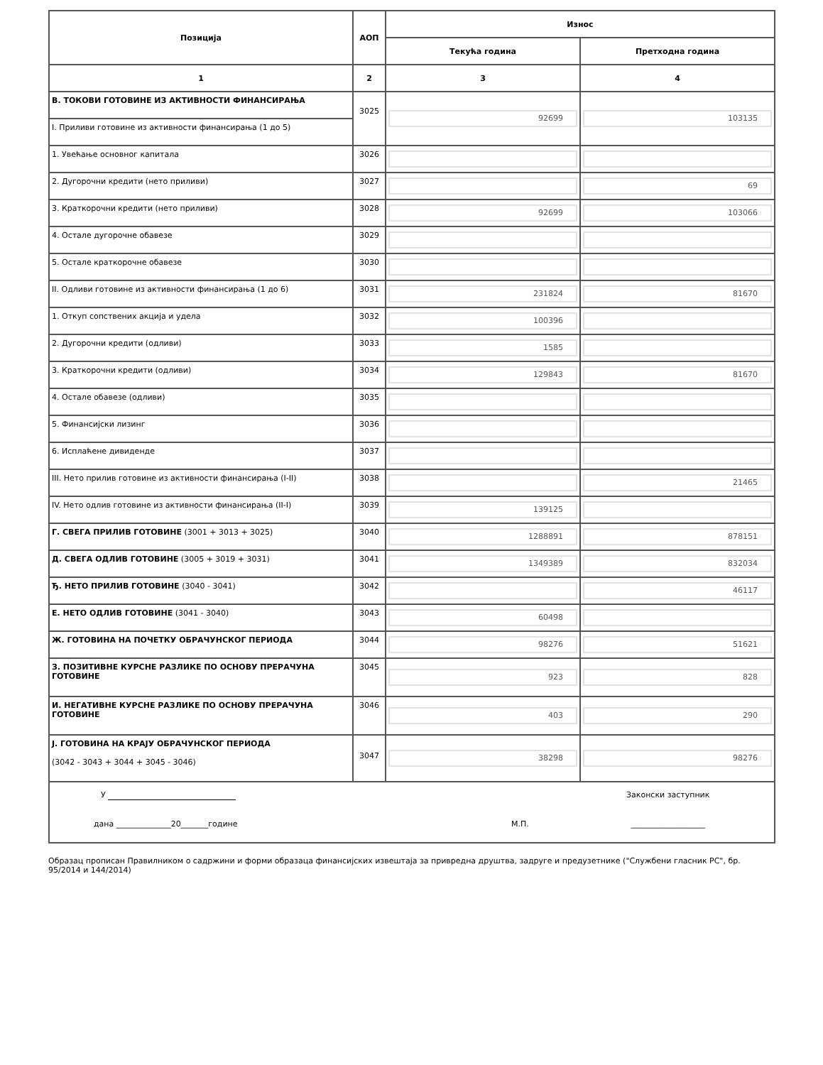| Позиција | АОП | Износ | |
| --- | --- | --- | --- |
| | | Текућа година | Претходна година |
| 1 | 2 | 3 | 4 |
| В. ТОКОВИ ГОТОВИНЕ ИЗ АКТИВНОСТИ ФИНАНСИРАЊА | 3025 | 92699 | 103135 |
| I. Приливи готовине из активности финансирања (1 до 5) | | | |
| 1. Увећање основног капитала | 3026 | | |
| 2. Дугорочни кредити (нето приливи) | 3027 | | 69 |
| 3. Краткорочни кредити (нето приливи) | 3028 | 92699 | 103066 |
| 4. Остале дугорочне обавезе | 3029 | | |
| 5. Остале краткорочне обавезе | 3030 | | |
| II. Одливи готовине из активности финансирања (1 до 6) | 3031 | 231824 | 81670 |
| 1. Откуп сопствених акција и удела | 3032 | 100396 | |
| 2. Дугорочни кредити (одливи) | 3033 | 1585 | |
| 3. Краткорочни кредити (одливи) | 3034 | 129843 | 81670 |
| 4. Остале обавезе (одливи) | 3035 | | |
| 5. Финансијски лизинг | 3036 | | |
| 6. Исплаћене дивиденде | 3037 | | |
| III. Нето прилив готовине из активности финансирања (I-II) | 3038 | | 21465 |
| IV. Нето одлив готовине из активности финансирања (II-I) | 3039 | 139125 | |
| Г. СВЕГА ПРИЛИВ ГОТОВИНЕ (3001 + 3013 + 3025) | 3040 | 1288891 | 878151 |
| Д. СВЕГА ОДЛИВ ГОТОВИНЕ (3005 + 3019 + 3031) | 3041 | 1349389 | 832034 |
| Ђ. НЕТО ПРИЛИВ ГОТОВИНЕ (3040 - 3041) | 3042 | | 46117 |
| Е. НЕТО ОДЛИВ ГОТОВИНЕ (3041 - 3040) | 3043 | 60498 | |
| Ж. ГОТОВИНА НА ПОЧЕТКУ ОБРАЧУНСКОГ ПЕРИОДА | 3044 | 98276 | 51621 |
| З. ПОЗИТИВНЕ КУРСНЕ РАЗЛИКЕ ПО ОСНОВУ ПРЕРАЧУНА ГОТОВИНЕ | 3045 | 923 | 828 |
| И. НЕГАТИВНЕ КУРСНЕ РАЗЛИКЕ ПО ОСНОВУ ПРЕРАЧУНА ГОТОВИНЕ | 3046 | 403 | 290 |
| Ј. ГОТОВИНА НА КРАЈУ ОБРАЧУНСКОГ ПЕРИОДА (3042 - 3043 + 3044 + 3045 - 3046) | 3047 | 38298 | 98276 |
| / У / / Законски заступник / / дана ______________20_______године / М.П. / ___________________ / | | | |
Образац прописан Правилником о садржини и форми образаца финансијских извештаја за привредна друштва, задруге и предузетнике ("Службени гласник РС", бр. 95/2014 и 144/2014)